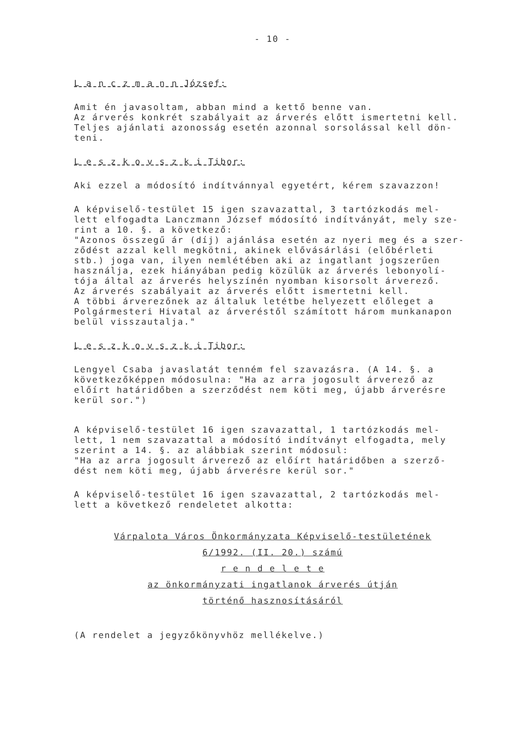- 10 -
L a n c z m a n n József:
Amit én javasoltam, abban mind a kettő benne van. Az árverés konkrét szabályait az árverés előtt ismertetni kell. Teljes ajánlati azonosság esetén azonnal sorsolással kell dön- teni.
L e s z k o v s z k i Tibor:
Aki ezzel a módosító indítvánnyal egyetért, kérem szavazzon!
A képviselő-testület 15 igen szavazattal, 3 tartózkodás mel- lett elfogadta Lanczmann József módosító indítványát, mely sze- rint a 10. §. a következő: "Azonos összegű ár (díj) ajánlása esetén az nyeri meg és a szer- ződést azzal kell megkötni, akinek elővásárlási (előbérleti stb.) joga van, ilyen nemlétében aki az ingatlant jogszerűen használja, ezek hiányában pedig közülük az árverés lebonyolí- tója által az árverés helyszínén nyomban kisorsolt árverező. Az árverés szabályait az árverés előtt ismertetni kell. A többi árverezőnek az általuk letétbe helyezett előleget a Polgármesteri Hivatal az árveréstől számított három munkanapon belül visszautalja."
L e s z k o v s z k i Tibor:
Lengyel Csaba javaslatát tenném fel szavazásra. (A 14. §. a következőképpen módosulna: "Ha az arra jogosult árverező az előírt határidőben a szerződést nem köti meg, újabb árverésre kerül sor.")
A képviselő-testület 16 igen szavazattal, 1 tartózkodás mel- lett, 1 nem szavazattal a módosító indítványt elfogadta, mely szerint a 14. §. az alábbiak szerint módosul: "Ha az arra jogosult árverező az előírt határidőben a szerző- dést nem köti meg, újabb árverésre kerül sor."
A képviselő-testület 16 igen szavazattal, 2 tartózkodás mel- lett a következő rendeletet alkotta:
Várpalota Város Önkormányzata Képviselő-testületének
6/1992. (II. 20.) számú
r e n d e l e t e
az önkormányzati ingatlanok árverés útján
történő hasznosításáról
(A rendelet a jegyzőkönyvhöz mellékelve.)